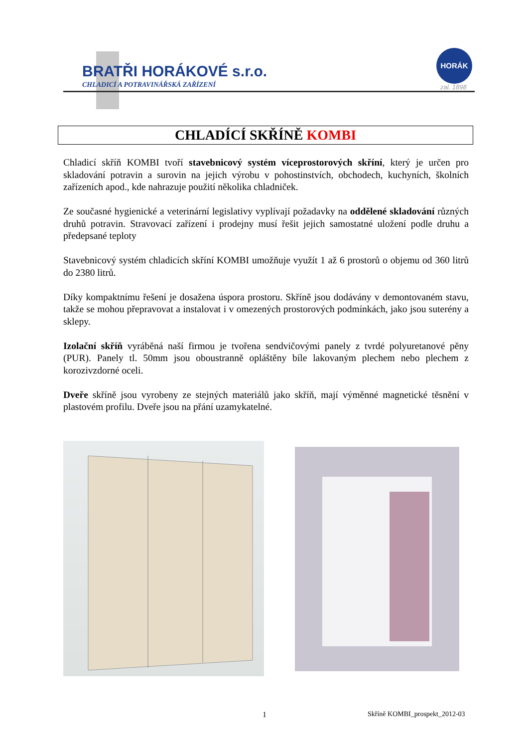BRATŘI HORÁKOVÉ s.r.o.
CHLADICÍ A POTRAVINÁŘSKÁ ZAŘÍZENÍ
HORÁK
zal. 1898
CHLADÍCÍ SKŘÍNĚ KOMBI
Chladicí skříň KOMBI tvoří stavebnicový systém víceprostorových skříní, který je určen pro skladování potravin a surovin na jejich výrobu v pohostinstvích, obchodech, kuchyních, školních zařízeních apod., kde nahrazuje použití několika chladniček.
Ze současné hygienické a veterinární legislativy vyplívají požadavky na oddělené skladování různých druhů potravin. Stravovací zařízení i prodejny musí řešit jejich samostatné uložení podle druhu a předepsané teploty
Stavebnicový systém chladicích skříní KOMBI umožňuje využít 1 až 6 prostorů o objemu od 360 litrů do 2380 litrů.
Díky kompaktnímu řešení je dosažena úspora prostoru. Skříně jsou dodávány v demontovaném stavu, takže se mohou přepravovat a instalovat i v omezených prostorových podmínkách, jako jsou suterény a sklepy.
Izolační skříň vyráběná naší firmou je tvořena sendvičovými panely z tvrdé polyuretanové pěny (PUR). Panely tl. 50mm jsou oboustranně opláštěny bíle lakovaným plechem nebo plechem z korozivzdorné oceli.
Dveře skříně jsou vyrobeny ze stejných materiálů jako skříň, mají výměnné magnetické těsnění v plastovém profilu. Dveře jsou na přání uzamykatelné.
1 Skříně KOMBI_prospekt_2012-03